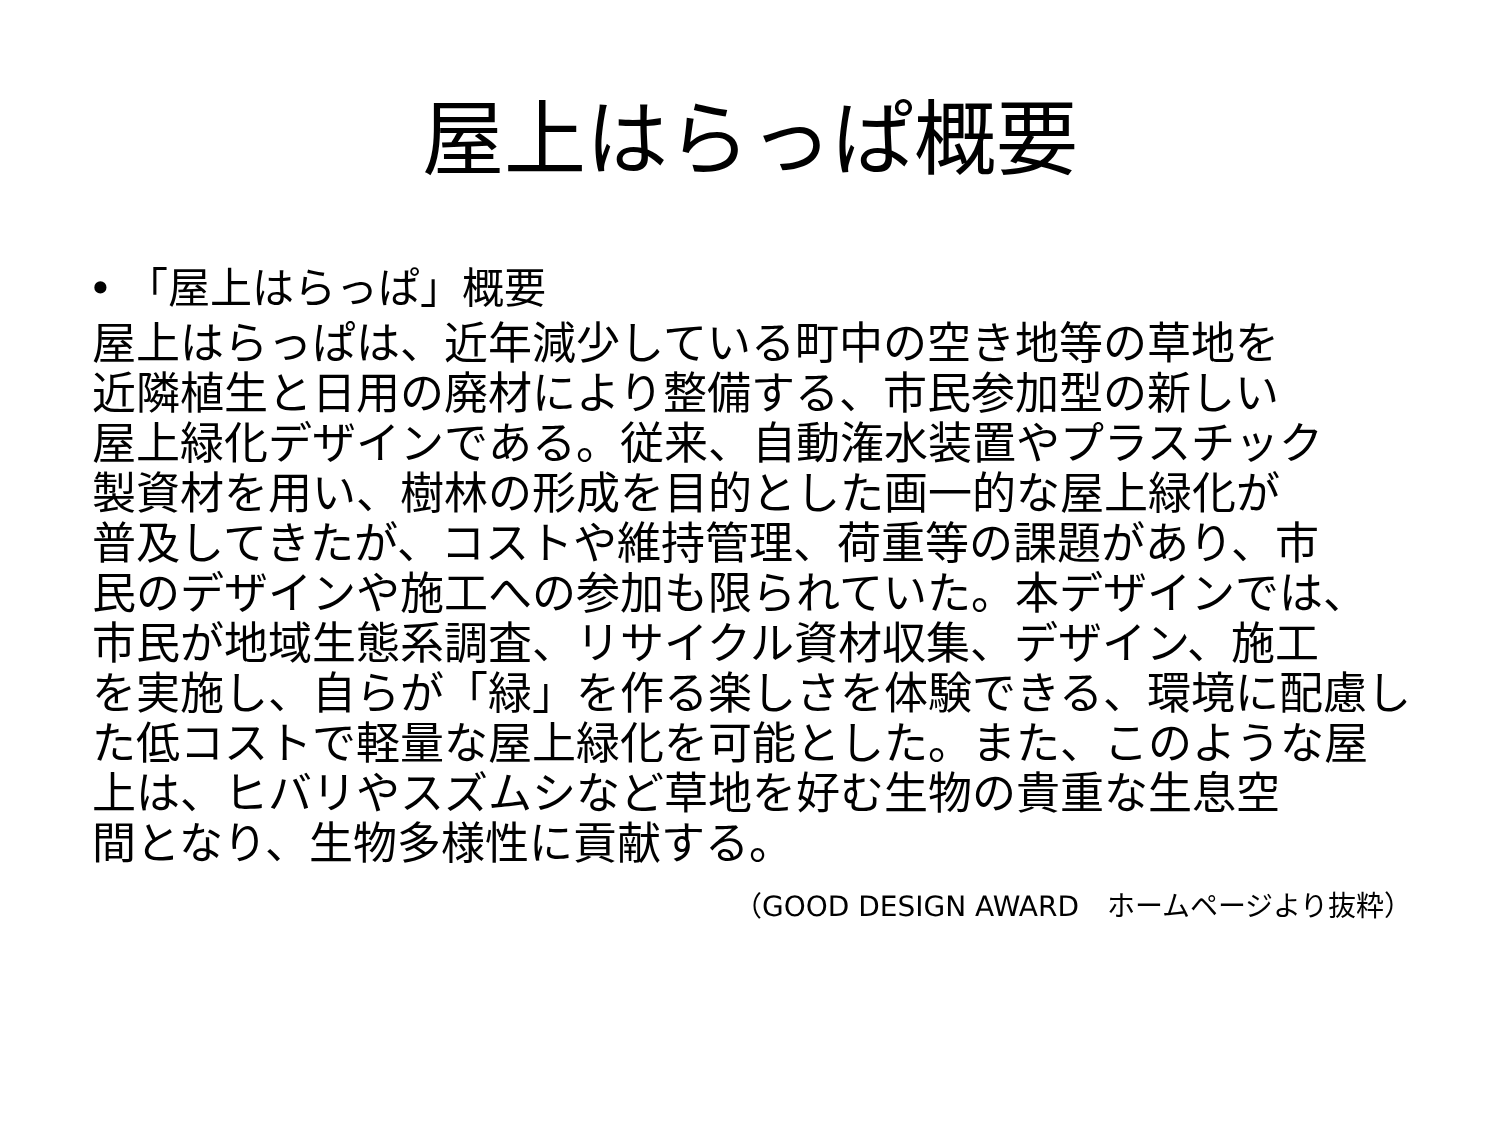屋上はらっぱ概要
• 「屋上はらっぱ」概要
屋上はらっぱは、近年減少している町中の空き地等の草地を
近隣植生と日用の廃材により整備する、市民参加型の新しい
屋上緑化デザインである。従来、自動潅水装置やプラスチック
製資材を用い、樹林の形成を目的とした画一的な屋上緑化が
普及してきたが、コストや維持管理、荷重等の課題があり、市
民のデザインや施工への参加も限られていた。本デザインでは、
市民が地域生態系調査、リサイクル資材収集、デザイン、施工
を実施し、自らが「緑」を作る楽しさを体験できる、環境に配慮し
た低コストで軽量な屋上緑化を可能とした。また、このような屋
上は、ヒバリやスズムシなど草地を好む生物の貴重な生息空
間となり、生物多様性に貢献する。
（GOOD DESIGN AWARD　ホームページより抜粋）